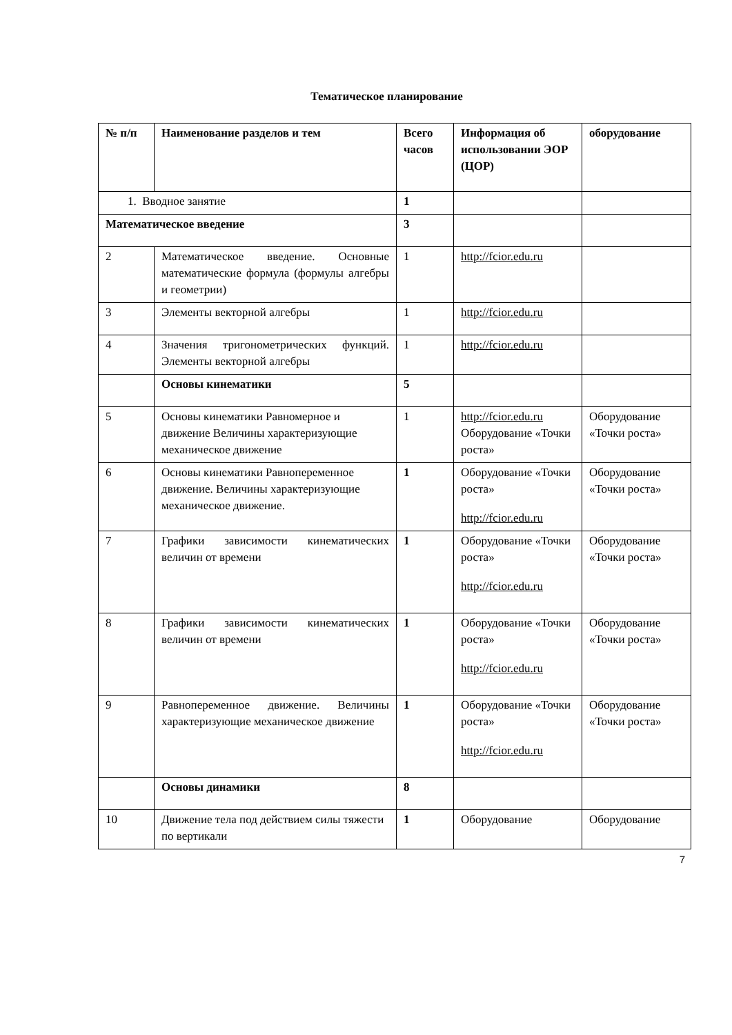Тематическое планирование
| № п/п | Наименование разделов и тем | Всего часов | Информация об использовании ЭОР (ЦОР) | оборудование |
| --- | --- | --- | --- | --- |
| 1. Вводное занятие | | 1 | | |
| Математическое введение | | 3 | | |
| 2 | Математическое введение. Основные математические формула (формулы алгебры и геометрии) | 1 | http://fcior.edu.ru | |
| 3 | Элементы векторной алгебры | 1 | http://fcior.edu.ru | |
| 4 | Значения тригонометрических функций. Элементы векторной алгебры | 1 | http://fcior.edu.ru | |
| | Основы кинематики | 5 | | |
| 5 | Основы кинематики Равномерное и движение Величины характеризующие механическое движение | 1 | http://fcior.edu.ru Оборудование «Точки роста» | Оборудование «Точки роста» |
| 6 | Основы кинематики Равнопеременное движение. Величины характеризующие механическое движение. | 1 | Оборудование «Точки роста» http://fcior.edu.ru | Оборудование «Точки роста» |
| 7 | Графики зависимости кинематических величин от времени | 1 | Оборудование «Точки роста» http://fcior.edu.ru | Оборудование «Точки роста» |
| 8 | Графики зависимости кинематических величин от времени | 1 | Оборудование «Точки роста» http://fcior.edu.ru | Оборудование «Точки роста» |
| 9 | Равнопеременное движение. Величины характеризующие механическое движение | 1 | Оборудование «Точки роста» http://fcior.edu.ru | Оборудование «Точки роста» |
| | Основы динамики | 8 | | |
| 10 | Движение тела под действием силы тяжести по вертикали | 1 | Оборудование | Оборудование |
7